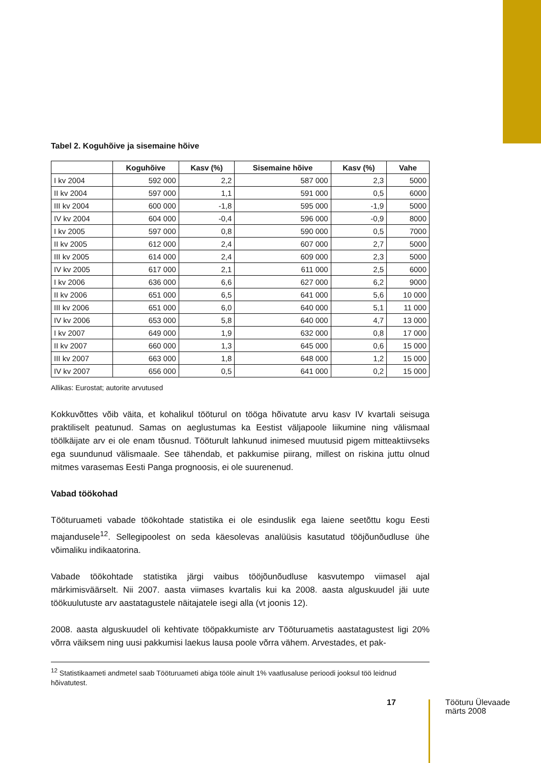Tabel 2. Koguhõive ja sisemaine hõive
| | Koguhõive | Kasv (%) | Sisemaine hõive | Kasv (%) | Vahe |
| --- | --- | --- | --- | --- | --- |
| I kv 2004 | 592 000 | 2,2 | 587 000 | 2,3 | 5000 |
| II kv 2004 | 597 000 | 1,1 | 591 000 | 0,5 | 6000 |
| III kv 2004 | 600 000 | -1,8 | 595 000 | -1,9 | 5000 |
| IV kv 2004 | 604 000 | -0,4 | 596 000 | -0,9 | 8000 |
| I kv 2005 | 597 000 | 0,8 | 590 000 | 0,5 | 7000 |
| II kv 2005 | 612 000 | 2,4 | 607 000 | 2,7 | 5000 |
| III kv 2005 | 614 000 | 2,4 | 609 000 | 2,3 | 5000 |
| IV kv 2005 | 617 000 | 2,1 | 611 000 | 2,5 | 6000 |
| I kv 2006 | 636 000 | 6,6 | 627 000 | 6,2 | 9000 |
| II kv 2006 | 651 000 | 6,5 | 641 000 | 5,6 | 10 000 |
| III kv 2006 | 651 000 | 6,0 | 640 000 | 5,1 | 11 000 |
| IV kv 2006 | 653 000 | 5,8 | 640 000 | 4,7 | 13 000 |
| I kv 2007 | 649 000 | 1,9 | 632 000 | 0,8 | 17 000 |
| II kv 2007 | 660 000 | 1,3 | 645 000 | 0,6 | 15 000 |
| III kv 2007 | 663 000 | 1,8 | 648 000 | 1,2 | 15 000 |
| IV kv 2007 | 656 000 | 0,5 | 641 000 | 0,2 | 15 000 |
Allikas: Eurostat; autorite arvutused
Kokkuvõttes võib väita, et kohalikul tööturul on tööga hõivatute arvu kasv IV kvartali seisuga praktiliselt peatunud. Samas on aeglustumas ka Eestist väljapoole liikumine ning välismaal töölkäijate arv ei ole enam tõusnud. Tööturult lahkunud inimesed muutusid pigem mitteaktiivseks ega suundunud välismaale. See tähendab, et pakkumise piirang, millest on riskina juttu olnud mitmes varasemas Eesti Panga prognoosis, ei ole suurenenud.
Vabad töökohad
Tööturuameti vabade töökohtade statistika ei ole esinduslik ega laiene seetõttu kogu Eesti majandusele<sup>12</sup>. Sellegipoolest on seda käesolevas analüüsis kasutatud tööjõunõudluse ühe võimaliku indikaatorina.
Vabade töökohtade statistika järgi vaibus tööjõunõudluse kasvutempo viimasel ajal märkimisväärselt. Nii 2007. aasta viimases kvartalis kui ka 2008. aasta alguskuudel jäi uute töökuulutuste arv aastatagustele näitajatele isegi alla (vt joonis 12).
2008. aasta alguskuudel oli kehtivate tööpakkumiste arv Tööturuametis aastatagustest ligi 20% võrra väiksem ning uusi pakkumisi laekus lausa poole võrra vähem. Arvestades, et pak-
<sup>12</sup> Statistikaameti andmetel saab Tööturuameti abiga tööle ainult 1% vaatlusaluse perioodi jooksul töö leidnud hõivatutest.
17
Tööturu Ülevaade
märts 2008